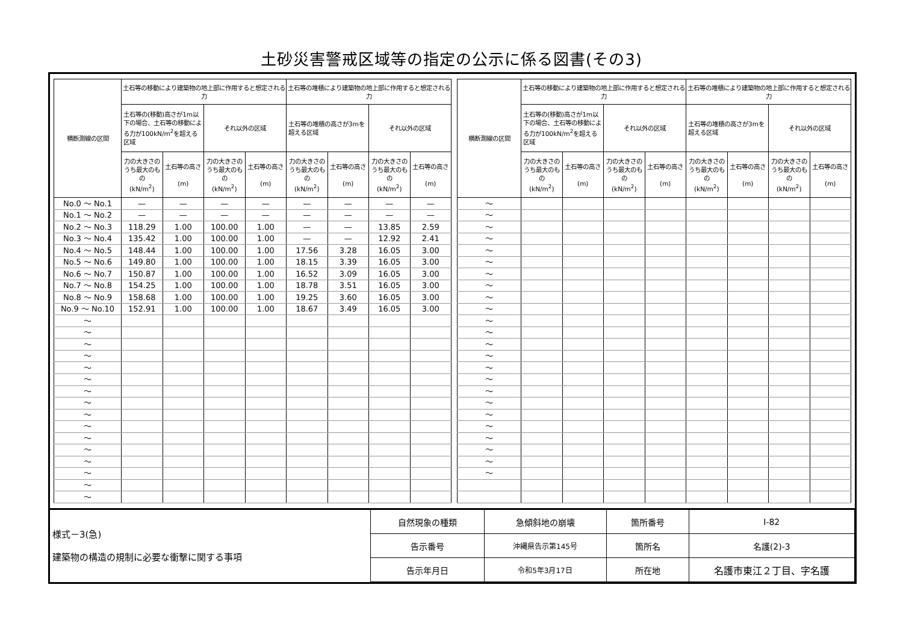土砂災害警戒区域等の指定の公示に係る図書(その3)
| 横断測線の区間 | 土石等の移動により建築物の地上部に作用すると想定される力 | | | | 土石等の堆積により建築物の地上部に作用すると想定される力 | | | |
| --- | --- | --- | --- | --- | --- | --- | --- | --- |
| | 土石等の(移動)高さが1m以下の場合、土石等の移動による力が100kN/m<sup>2</sup>を超える区域 | | それ以外の区域 | | 土石等の堆積の高さが3mを超える区域 | | それ以外の区域 | |
| | 力の大きさのうち最大のもの (kN/m<sup>2</sup>) | 土石等の高さ (m) | 力の大きさのうち最大のもの (kN/m<sup>2</sup>) | 土石等の高さ (m) | 力の大きさのうち最大のもの (kN/m<sup>2</sup>) | 土石等の高さ (m) | 力の大きさのうち最大のもの (kN/m<sup>2</sup>) | 土石等の高さ (m) |
| No.0 ～ No.1 | — | — | — | — | — | — | — | — |
| No.1 ～ No.2 | — | — | — | — | — | — | — | — |
| No.2 ～ No.3 | 118.29 | 1.00 | 100.00 | 1.00 | — | — | 13.85 | 2.59 |
| No.3 ～ No.4 | 135.42 | 1.00 | 100.00 | 1.00 | — | — | 12.92 | 2.41 |
| No.4 ～ No.5 | 148.44 | 1.00 | 100.00 | 1.00 | 17.56 | 3.28 | 16.05 | 3.00 |
| No.5 ～ No.6 | 149.80 | 1.00 | 100.00 | 1.00 | 18.15 | 3.39 | 16.05 | 3.00 |
| No.6 ～ No.7 | 150.87 | 1.00 | 100.00 | 1.00 | 16.52 | 3.09 | 16.05 | 3.00 |
| No.7 ～ No.8 | 154.25 | 1.00 | 100.00 | 1.00 | 18.78 | 3.51 | 16.05 | 3.00 |
| No.8 ～ No.9 | 158.68 | 1.00 | 100.00 | 1.00 | 19.25 | 3.60 | 16.05 | 3.00 |
| No.9 ～ No.10 | 152.91 | 1.00 | 100.00 | 1.00 | 18.67 | 3.49 | 16.05 | 3.00 |
| ～ | | | | | | | | |
| ～ | | | | | | | | |
| ～ | | | | | | | | |
| ～ | | | | | | | | |
| ～ | | | | | | | | |
| ～ | | | | | | | | |
| ～ | | | | | | | | |
| ～ | | | | | | | | |
| ～ | | | | | | | | |
| ～ | | | | | | | | |
| ～ | | | | | | | | |
| ～ | | | | | | | | |
| ～ | | | | | | | | |
| ～ | | | | | | | | |
| ～ | | | | | | | | |
| ～ | | | | | | | | |
| 横断測線の区間 | 土石等の移動により建築物の地上部に作用すると想定される力 | | | | 土石等の堆積により建築物の地上部に作用すると想定される力 | | | |
| --- | --- | --- | --- | --- | --- | --- | --- | --- |
| | 土石等の(移動)高さが1m以下の場合、土石等の移動による力が100kN/m<sup>2</sup>を超える区域 | | それ以外の区域 | | 土石等の堆積の高さが3mを超える区域 | | それ以外の区域 | |
| | 力の大きさのうち最大のもの (kN/m<sup>2</sup>) | 土石等の高さ (m) | 力の大きさのうち最大のもの (kN/m<sup>2</sup>) | 土石等の高さ (m) | 力の大きさのうち最大のもの (kN/m<sup>2</sup>) | 土石等の高さ (m) | 力の大きさのうち最大のもの (kN/m<sup>2</sup>) | 土石等の高さ (m) |
| ～ | | | | | | | | |
| ～ | | | | | | | | |
| ～ | | | | | | | | |
| ～ | | | | | | | | |
| ～ | | | | | | | | |
| ～ | | | | | | | | |
| ～ | | | | | | | | |
| ～ | | | | | | | | |
| ～ | | | | | | | | |
| ～ | | | | | | | | |
| ～ | | | | | | | | |
| ～ | | | | | | | | |
| ～ | | | | | | | | |
| ～ | | | | | | | | |
| ～ | | | | | | | | |
| ～ | | | | | | | | |
| ～ | | | | | | | | |
| ～ | | | | | | | | |
| ～ | | | | | | | | |
| ～ | | | | | | | | |
| ～ | | | | | | | | |
| ～ | | | | | | | | |
| ～ | | | | | | | | |
| ～ | | | | | | | | |
| 様式－3(急) 建築物の構造の規制に必要な衝撃に関する事項 | 自然現象の種類 | 急傾斜地の崩壊 | 箇所番号 | Ⅰ-82 |
| | 告示番号 | 沖縄県告示第145号 | 箇所名 | 名護(2)-3 |
| | 告示年月日 | 令和5年3月17日 | 所在地 | 名護市東江２丁目、字名護 |